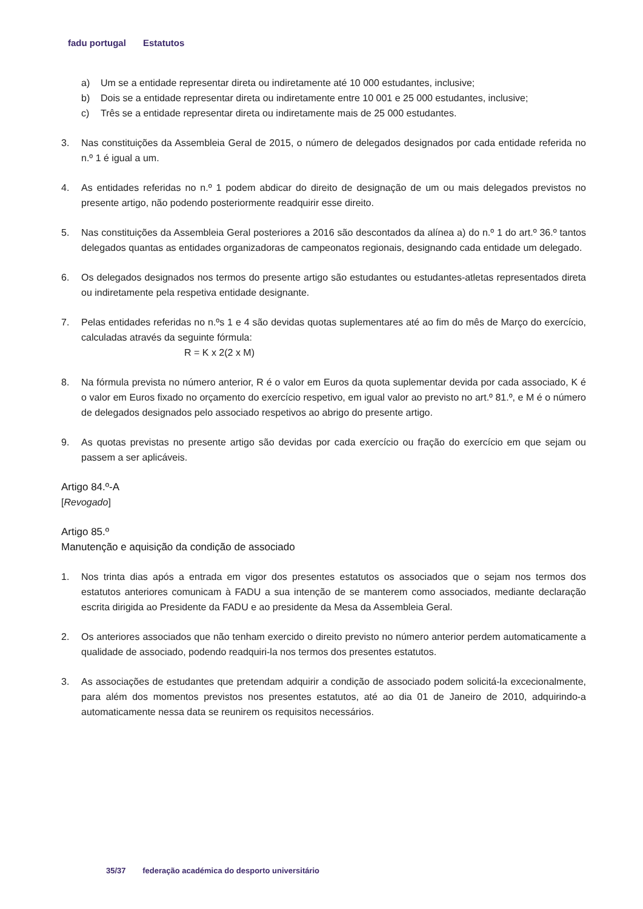fadu portugal Estatutos
a) Um se a entidade representar direta ou indiretamente até 10 000 estudantes, inclusive;
b) Dois se a entidade representar direta ou indiretamente entre 10 001 e 25 000 estudantes, inclusive;
c) Três se a entidade representar direta ou indiretamente mais de 25 000 estudantes.
3. Nas constituições da Assembleia Geral de 2015, o número de delegados designados por cada entidade referida no n.º 1 é igual a um.
4. As entidades referidas no n.º 1 podem abdicar do direito de designação de um ou mais delegados previstos no presente artigo, não podendo posteriormente readquirir esse direito.
5. Nas constituições da Assembleia Geral posteriores a 2016 são descontados da alínea a) do n.º 1 do art.º 36.º tantos delegados quantas as entidades organizadoras de campeonatos regionais, designando cada entidade um delegado.
6. Os delegados designados nos termos do presente artigo são estudantes ou estudantes-atletas representados direta ou indiretamente pela respetiva entidade designante.
7. Pelas entidades referidas no n.ºs 1 e 4 são devidas quotas suplementares até ao fim do mês de Março do exercício, calculadas através da seguinte fórmula:
R = K x 2(2 x M)
8. Na fórmula prevista no número anterior, R é o valor em Euros da quota suplementar devida por cada associado, K é o valor em Euros fixado no orçamento do exercício respetivo, em igual valor ao previsto no art.º 81.º, e M é o número de delegados designados pelo associado respetivos ao abrigo do presente artigo.
9. As quotas previstas no presente artigo são devidas por cada exercício ou fração do exercício em que sejam ou passem a ser aplicáveis.
Artigo 84.º-A
[Revogado]
Artigo 85.º
Manutenção e aquisição da condição de associado
1. Nos trinta dias após a entrada em vigor dos presentes estatutos os associados que o sejam nos termos dos estatutos anteriores comunicam à FADU a sua intenção de se manterem como associados, mediante declaração escrita dirigida ao Presidente da FADU e ao presidente da Mesa da Assembleia Geral.
2. Os anteriores associados que não tenham exercido o direito previsto no número anterior perdem automaticamente a qualidade de associado, podendo readquiri-la nos termos dos presentes estatutos.
3. As associações de estudantes que pretendam adquirir a condição de associado podem solicitá-la excecionalmente, para além dos momentos previstos nos presentes estatutos, até ao dia 01 de Janeiro de 2010, adquirindo-a automaticamente nessa data se reunirem os requisitos necessários.
35/37 federação académica do desporto universitário